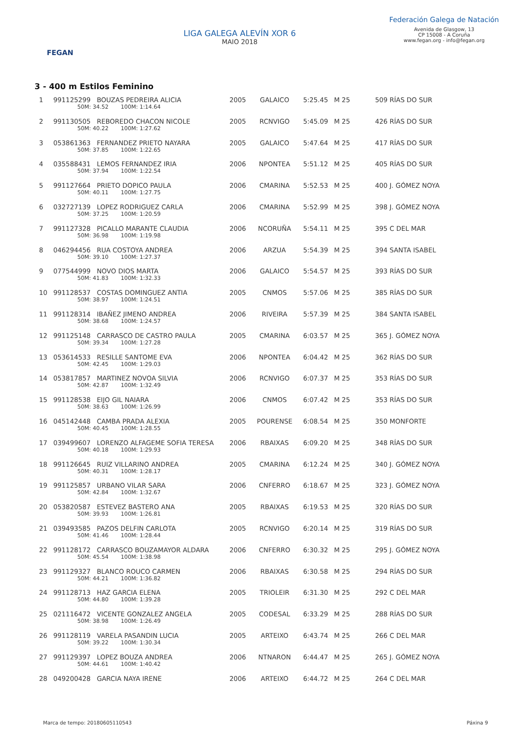FEGAN
LIGA GALEGA ALEVÍN XOR 6
MAIO 2018
Federación Galega de Natación
Avenida de Glasgow, 13
CP 15008 - A Coruña
www.fegan.org - info@fegan.org
3 - 400 m Estilos Feminino
| 1 | 991125299 BOUZAS PEDREIRA ALICIA 50M: 34.52 100M: 1:14.64 | 2005 | GALAICO | 5:25.45 | M 25 | 509 RÍAS DO SUR |
| 2 | 991130505 REBOREDO CHACON NICOLE 50M: 40.22 100M: 1:27.62 | 2005 | RCNVIGO | 5:45.09 | M 25 | 426 RÍAS DO SUR |
| 3 | 053861363 FERNANDEZ PRIETO NAYARA 50M: 37.85 100M: 1:22.65 | 2005 | GALAICO | 5:47.64 | M 25 | 417 RÍAS DO SUR |
| 4 | 035588431 LEMOS FERNANDEZ IRIA 50M: 37.94 100M: 1:22.54 | 2006 | NPONTEA | 5:51.12 | M 25 | 405 RÍAS DO SUR |
| 5 | 991127664 PRIETO DOPICO PAULA 50M: 40.11 100M: 1:27.75 | 2006 | CMARINA | 5:52.53 | M 25 | 400 J. GÓMEZ NOYA |
| 6 | 032727139 LOPEZ RODRIGUEZ CARLA 50M: 37.25 100M: 1:20.59 | 2006 | CMARINA | 5:52.99 | M 25 | 398 J. GÓMEZ NOYA |
| 7 | 991127328 PICALLO MARANTE CLAUDIA 50M: 36.98 100M: 1:19.98 | 2006 | NCORUÑA | 5:54.11 | M 25 | 395 C DEL MAR |
| 8 | 046294456 RUA COSTOYA ANDREA 50M: 39.10 100M: 1:27.37 | 2006 | ARZUA | 5:54.39 | M 25 | 394 SANTA ISABEL |
| 9 | 077544999 NOVO DIOS MARTA 50M: 41.83 100M: 1:32.33 | 2006 | GALAICO | 5:54.57 | M 25 | 393 RÍAS DO SUR |
| 10 | 991128537 COSTAS DOMINGUEZ ANTIA 50M: 38.97 100M: 1:24.51 | 2005 | CNMOS | 5:57.06 | M 25 | 385 RÍAS DO SUR |
| 11 | 991128314 IBAÑEZ JIMENO ANDREA 50M: 38.68 100M: 1:24.57 | 2006 | RIVEIRA | 5:57.39 | M 25 | 384 SANTA ISABEL |
| 12 | 991125148 CARRASCO DE CASTRO PAULA 50M: 39.34 100M: 1:27.28 | 2005 | CMARINA | 6:03.57 | M 25 | 365 J. GÓMEZ NOYA |
| 13 | 053614533 RESILLE SANTOME EVA 50M: 42.45 100M: 1:29.03 | 2006 | NPONTEA | 6:04.42 | M 25 | 362 RÍAS DO SUR |
| 14 | 053817857 MARTINEZ NOVOA SILVIA 50M: 42.87 100M: 1:32.49 | 2006 | RCNVIGO | 6:07.37 | M 25 | 353 RÍAS DO SUR |
| 15 | 991128538 EIJO GIL NAIARA 50M: 38.63 100M: 1:26.99 | 2006 | CNMOS | 6:07.42 | M 25 | 353 RÍAS DO SUR |
| 16 | 045142448 CAMBA PRADA ALEXIA 50M: 40.45 100M: 1:28.55 | 2005 | POURENSE | 6:08.54 | M 25 | 350 MONFORTE |
| 17 | 039499607 LORENZO ALFAGEME SOFIA TERESA 50M: 40.18 100M: 1:29.93 | 2006 | RBAIXAS | 6:09.20 | M 25 | 348 RÍAS DO SUR |
| 18 | 991126645 RUIZ VILLARINO ANDREA 50M: 40.31 100M: 1:28.17 | 2005 | CMARINA | 6:12.24 | M 25 | 340 J. GÓMEZ NOYA |
| 19 | 991125857 URBANO VILAR SARA 50M: 42.84 100M: 1:32.67 | 2006 | CNFERRO | 6:18.67 | M 25 | 323 J. GÓMEZ NOYA |
| 20 | 053820587 ESTEVEZ BASTERO ANA 50M: 39.93 100M: 1:26.81 | 2005 | RBAIXAS | 6:19.53 | M 25 | 320 RÍAS DO SUR |
| 21 | 039493585 PAZOS DELFIN CARLOTA 50M: 41.46 100M: 1:28.44 | 2005 | RCNVIGO | 6:20.14 | M 25 | 319 RÍAS DO SUR |
| 22 | 991128172 CARRASCO BOUZAMAYOR ALDARA 50M: 45.54 100M: 1:38.98 | 2006 | CNFERRO | 6:30.32 | M 25 | 295 J. GÓMEZ NOYA |
| 23 | 991129327 BLANCO ROUCO CARMEN 50M: 44.21 100M: 1:36.82 | 2006 | RBAIXAS | 6:30.58 | M 25 | 294 RÍAS DO SUR |
| 24 | 991128713 HAZ GARCIA ELENA 50M: 44.80 100M: 1:39.28 | 2005 | TRIOLEIR | 6:31.30 | M 25 | 292 C DEL MAR |
| 25 | 021116472 VICENTE GONZALEZ ANGELA 50M: 38.98 100M: 1:26.49 | 2005 | CODESAL | 6:33.29 | M 25 | 288 RÍAS DO SUR |
| 26 | 991128119 VARELA PASANDIN LUCIA 50M: 39.22 100M: 1:30.34 | 2005 | ARTEIXO | 6:43.74 | M 25 | 266 C DEL MAR |
| 27 | 991129397 LOPEZ BOUZA ANDREA 50M: 44.61 100M: 1:40.42 | 2006 | NTNARON | 6:44.47 | M 25 | 265 J. GÓMEZ NOYA |
| 28 | 049200428 GARCIA NAYA IRENE | 2006 | ARTEIXO | 6:44.72 | M 25 | 264 C DEL MAR |
Marca de tempo: 20180605110543 Páxina 9